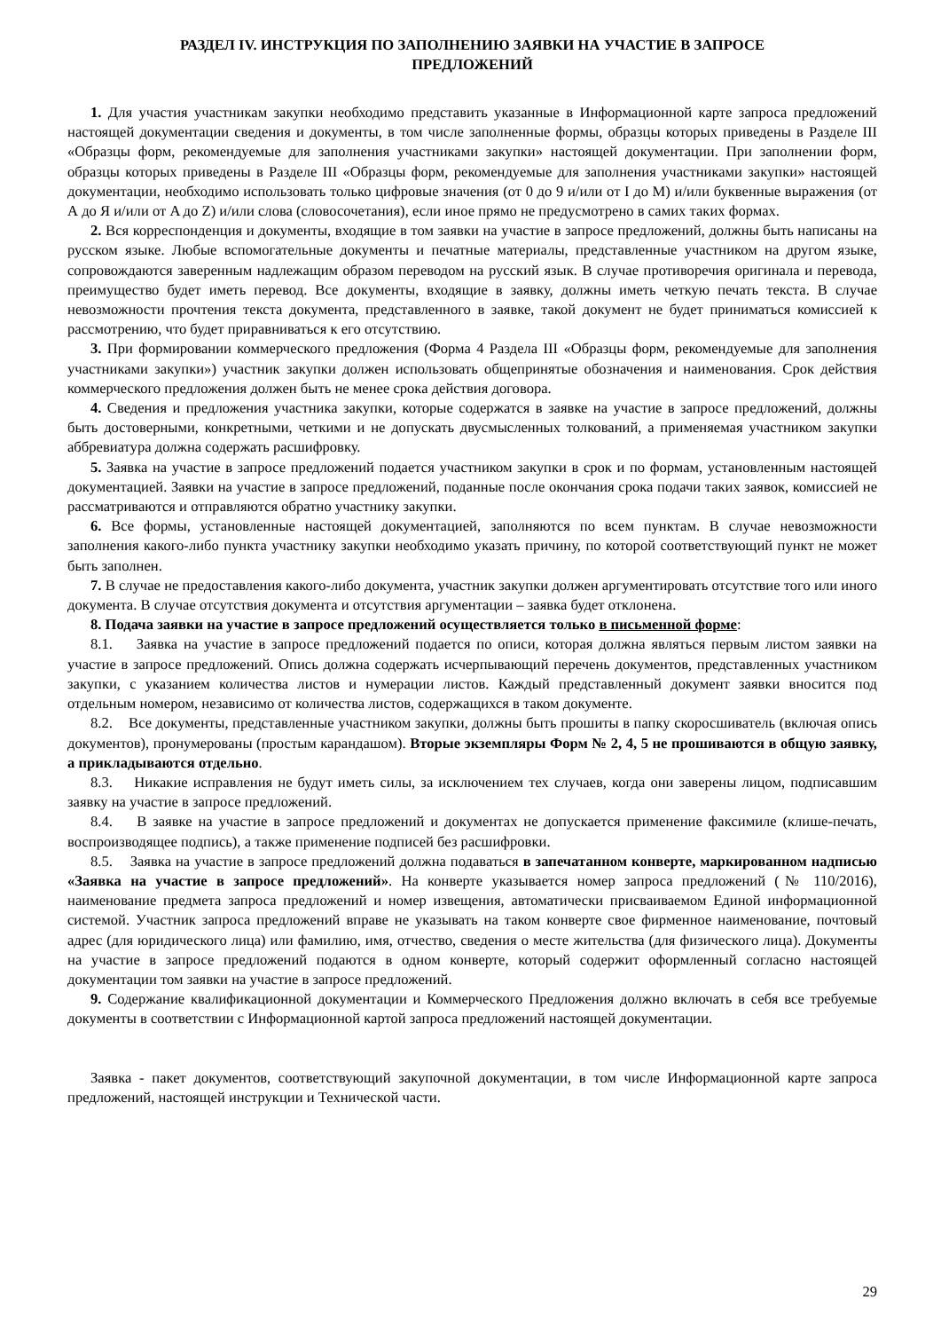РАЗДЕЛ IV. ИНСТРУКЦИЯ ПО ЗАПОЛНЕНИЮ ЗАЯВКИ НА УЧАСТИЕ В ЗАПРОСЕ
ПРЕДЛОЖЕНИЙ
1. Для участия участникам закупки необходимо представить указанные в Информационной карте запроса предложений настоящей документации сведения и документы, в том числе заполненные формы, образцы которых приведены в Разделе III «Образцы форм, рекомендуемые для заполнения участниками закупки» настоящей документации. При заполнении форм, образцы которых приведены в Разделе III «Образцы форм, рекомендуемые для заполнения участниками закупки» настоящей документации, необходимо использовать только цифровые значения (от 0 до 9 и/или от I до M) и/или буквенные выражения (от А до Я и/или от A до Z) и/или слова (словосочетания), если иное прямо не предусмотрено в самих таких формах.
2. Вся корреспонденция и документы, входящие в том заявки на участие в запросе предложений, должны быть написаны на русском языке. Любые вспомогательные документы и печатные материалы, представленные участником на другом языке, сопровождаются заверенным надлежащим образом переводом на русский язык. В случае противоречия оригинала и перевода, преимущество будет иметь перевод. Все документы, входящие в заявку, должны иметь четкую печать текста. В случае невозможности прочтения текста документа, представленного в заявке, такой документ не будет приниматься комиссией к рассмотрению, что будет приравниваться к его отсутствию.
3. При формировании коммерческого предложения (Форма 4 Раздела III «Образцы форм, рекомендуемые для заполнения участниками закупки») участник закупки должен использовать общепринятые обозначения и наименования. Срок действия коммерческого предложения должен быть не менее срока действия договора.
4. Сведения и предложения участника закупки, которые содержатся в заявке на участие в запросе предложений, должны быть достоверными, конкретными, четкими и не допускать двусмысленных толкований, а применяемая участником закупки аббревиатура должна содержать расшифровку.
5. Заявка на участие в запросе предложений подается участником закупки в срок и по формам, установленным настоящей документацией. Заявки на участие в запросе предложений, поданные после окончания срока подачи таких заявок, комиссией не рассматриваются и отправляются обратно участнику закупки.
6. Все формы, установленные настоящей документацией, заполняются по всем пунктам. В случае невозможности заполнения какого-либо пункта участнику закупки необходимо указать причину, по которой соответствующий пункт не может быть заполнен.
7. В случае не предоставления какого-либо документа, участник закупки должен аргументировать отсутствие того или иного документа. В случае отсутствия документа и отсутствия аргументации – заявка будет отклонена.
8. Подача заявки на участие в запросе предложений осуществляется только в письменной форме:
8.1. Заявка на участие в запросе предложений подается по описи, которая должна являться первым листом заявки на участие в запросе предложений. Опись должна содержать исчерпывающий перечень документов, представленных участником закупки, с указанием количества листов и нумерации листов. Каждый представленный документ заявки вносится под отдельным номером, независимо от количества листов, содержащихся в таком документе.
8.2. Все документы, представленные участником закупки, должны быть прошиты в папку скоросшиватель (включая опись документов), пронумерованы (простым карандашом). Вторые экземпляры Форм № 2, 4, 5 не прошиваются в общую заявку, а прикладываются отдельно.
8.3. Никакие исправления не будут иметь силы, за исключением тех случаев, когда они заверены лицом, подписавшим заявку на участие в запросе предложений.
8.4. В заявке на участие в запросе предложений и документах не допускается применение факсимиле (клише-печать, воспроизводящее подпись), а также применение подписей без расшифровки.
8.5. Заявка на участие в запросе предложений должна подаваться в запечатанном конверте, маркированном надписью «Заявка на участие в запросе предложений». На конверте указывается номер запроса предложений (№ 110/2016), наименование предмета запроса предложений и номер извещения, автоматически присваиваемом Единой информационной системой. Участник запроса предложений вправе не указывать на таком конверте свое фирменное наименование, почтовый адрес (для юридического лица) или фамилию, имя, отчество, сведения о месте жительства (для физического лица). Документы на участие в запросе предложений подаются в одном конверте, который содержит оформленный согласно настоящей документации том заявки на участие в запросе предложений.
9. Содержание квалификационной документации и Коммерческого Предложения должно включать в себя все требуемые документы в соответствии с Информационной картой запроса предложений настоящей документации.
Заявка - пакет документов, соответствующий закупочной документации, в том числе Информационной карте запроса предложений, настоящей инструкции и Технической части.
29